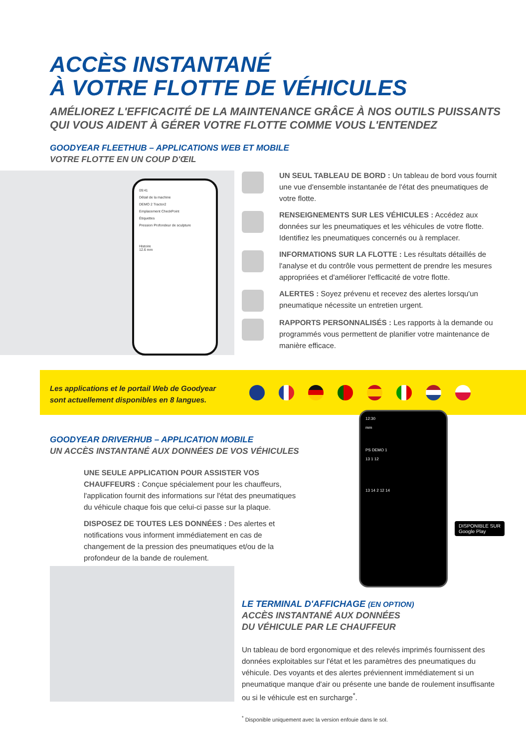ACCÈS INSTANTANÉ
À VOTRE FLOTTE DE VÉHICULES
AMÉLIOREZ L'EFFICACITÉ DE LA MAINTENANCE GRÂCE À NOS OUTILS PUISSANTS
QUI VOUS AIDENT À GÉRER VOTRE FLOTTE COMME VOUS L'ENTENDEZ
GOODYEAR FLEETHUB – APPLICATIONS WEB ET MOBILE
VOTRE FLOTTE EN UN COUP D'ŒIL
09:41
Détail de la machine
DEMO 2 Tractor2
Emplacement CheckPoint
Étiquettes
Pression Profondeur de sculpture
Histoire
12.6 mm
UN SEUL TABLEAU DE BORD : Un tableau de bord vous fournit une vue d'ensemble instantanée de l'état des pneumatiques de votre flotte.
RENSEIGNEMENTS SUR LES VÉHICULES : Accédez aux données sur les pneumatiques et les véhicules de votre flotte. Identifiez les pneumatiques concernés ou à remplacer.
INFORMATIONS SUR LA FLOTTE : Les résultats détaillés de l'analyse et du contrôle vous permettent de prendre les mesures appropriées et d'améliorer l'efficacité de votre flotte.
ALERTES : Soyez prévenu et recevez des alertes lorsqu'un pneumatique nécessite un entretien urgent.
RAPPORTS PERSONNALISÉS : Les rapports à la demande ou programmés vous permettent de planifier votre maintenance de manière efficace.
Les applications et le portail Web de Goodyear
sont actuellement disponibles en 8 langues.
GOODYEAR DRIVERHUB – APPLICATION MOBILE
UN ACCÈS INSTANTANÉ AUX DONNÉES DE VOS VÉHICULES
UNE SEULE APPLICATION POUR ASSISTER VOS CHAUFFEURS : Conçue spécialement pour les chauffeurs, l'application fournit des informations sur l'état des pneumatiques du véhicule chaque fois que celui-ci passe sur la plaque.
DISPOSEZ DE TOUTES LES DONNÉES : Des alertes et notifications vous informent immédiatement en cas de changement de la pression des pneumatiques et/ou de la profondeur de la bande de roulement.
12:30
mm
PS DEMO 1
13 1 12
13 14 2 12 14
DISPONIBLE SUR
Google Play
LE TERMINAL D'AFFICHAGE (EN OPTION)
ACCÈS INSTANTANÉ AUX DONNÉES
DU VÉHICULE PAR LE CHAUFFEUR
Un tableau de bord ergonomique et des relevés imprimés fournissent des données exploitables sur l'état et les paramètres des pneumatiques du véhicule. Des voyants et des alertes préviennent immédiatement si un pneumatique manque d'air ou présente une bande de roulement insuffisante ou si le véhicule est en surcharge<sup>*</sup>.
<sup>*</sup> Disponible uniquement avec la version enfouie dans le sol.